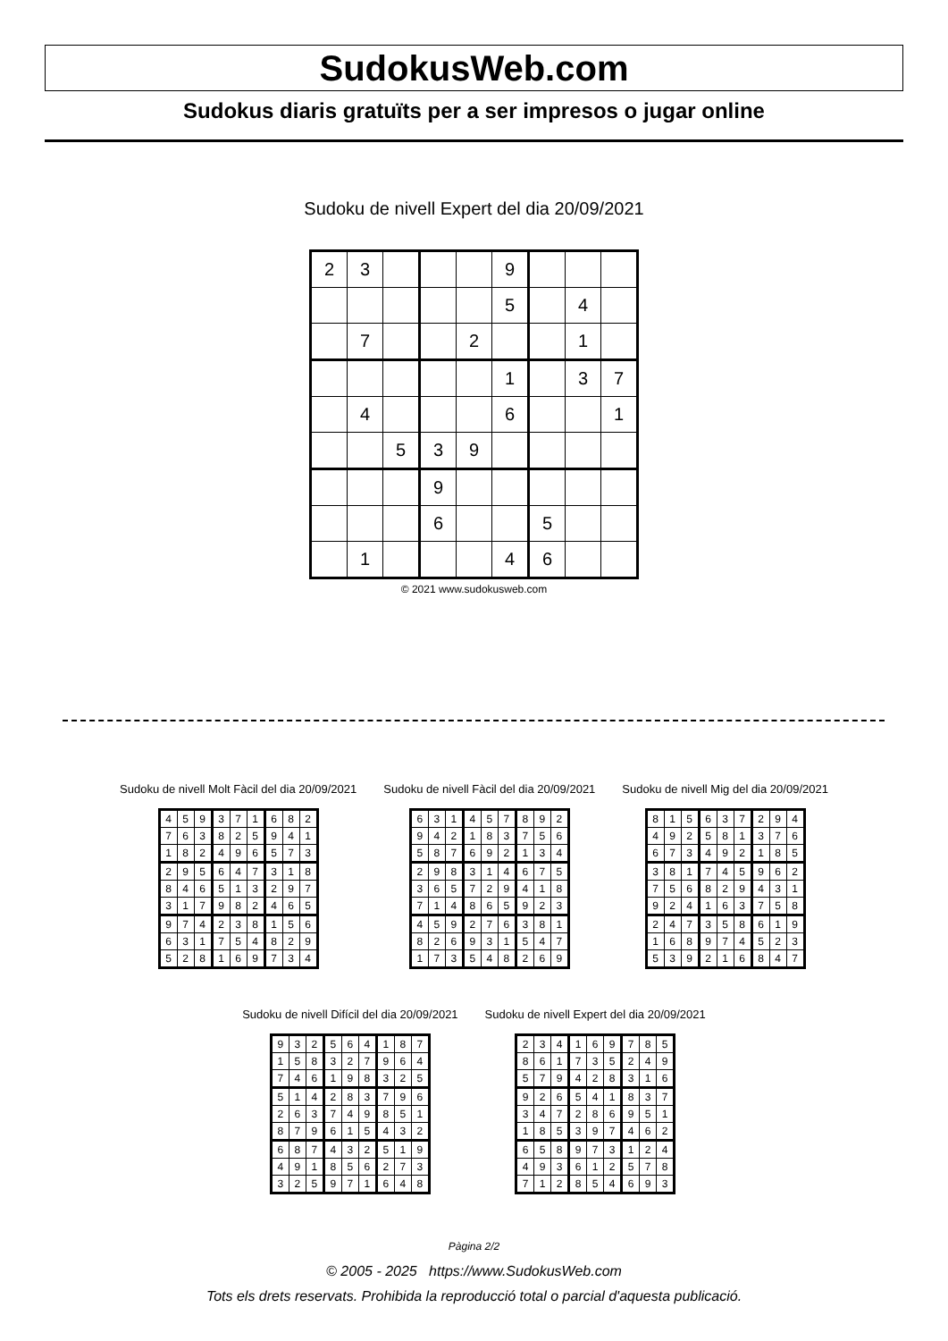SudokusWeb.com
Sudokus diaris gratuïts per a ser impresos o jugar online
Sudoku de nivell Expert del dia 20/09/2021
| 2 | 3 | | | | 9 | | | |
| | | | | | 5 | | 4 | |
| | 7 | | | 2 | | | 1 | |
| | | | | | 1 | | 3 | 7 |
| | 4 | | | | 6 | | | 1 |
| | | 5 | 3 | 9 | | | | |
| | | | 9 | | | | | |
| | | | 6 | | | 5 | | |
| | 1 | | | | 4 | 6 | | |
© 2021 www.sudokusweb.com
Sudoku de nivell Molt Fàcil del dia 20/09/2021
| 4 | 5 | 9 | 3 | 7 | 1 | 6 | 8 | 2 |
| 7 | 6 | 3 | 8 | 2 | 5 | 9 | 4 | 1 |
| 1 | 8 | 2 | 4 | 9 | 6 | 5 | 7 | 3 |
| 2 | 9 | 5 | 6 | 4 | 7 | 3 | 1 | 8 |
| 8 | 4 | 6 | 5 | 1 | 3 | 2 | 9 | 7 |
| 3 | 1 | 7 | 9 | 8 | 2 | 4 | 6 | 5 |
| 9 | 7 | 4 | 2 | 3 | 8 | 1 | 5 | 6 |
| 6 | 3 | 1 | 7 | 5 | 4 | 8 | 2 | 9 |
| 5 | 2 | 8 | 1 | 6 | 9 | 7 | 3 | 4 |
Sudoku de nivell Fàcil del dia 20/09/2021
| 6 | 3 | 1 | 4 | 5 | 7 | 8 | 9 | 2 |
| 9 | 4 | 2 | 1 | 8 | 3 | 7 | 5 | 6 |
| 5 | 8 | 7 | 6 | 9 | 2 | 1 | 3 | 4 |
| 2 | 9 | 8 | 3 | 1 | 4 | 6 | 7 | 5 |
| 3 | 6 | 5 | 7 | 2 | 9 | 4 | 1 | 8 |
| 7 | 1 | 4 | 8 | 6 | 5 | 9 | 2 | 3 |
| 4 | 5 | 9 | 2 | 7 | 6 | 3 | 8 | 1 |
| 8 | 2 | 6 | 9 | 3 | 1 | 5 | 4 | 7 |
| 1 | 7 | 3 | 5 | 4 | 8 | 2 | 6 | 9 |
Sudoku de nivell Mig del dia 20/09/2021
| 8 | 1 | 5 | 6 | 3 | 7 | 2 | 9 | 4 |
| 4 | 9 | 2 | 5 | 8 | 1 | 3 | 7 | 6 |
| 6 | 7 | 3 | 4 | 9 | 2 | 1 | 8 | 5 |
| 3 | 8 | 1 | 7 | 4 | 5 | 9 | 6 | 2 |
| 7 | 5 | 6 | 8 | 2 | 9 | 4 | 3 | 1 |
| 9 | 2 | 4 | 1 | 6 | 3 | 7 | 5 | 8 |
| 2 | 4 | 7 | 3 | 5 | 8 | 6 | 1 | 9 |
| 1 | 6 | 8 | 9 | 7 | 4 | 5 | 2 | 3 |
| 5 | 3 | 9 | 2 | 1 | 6 | 8 | 4 | 7 |
Sudoku de nivell Difícil del dia 20/09/2021
| 9 | 3 | 2 | 5 | 6 | 4 | 1 | 8 | 7 |
| 1 | 5 | 8 | 3 | 2 | 7 | 9 | 6 | 4 |
| 7 | 4 | 6 | 1 | 9 | 8 | 3 | 2 | 5 |
| 5 | 1 | 4 | 2 | 8 | 3 | 7 | 9 | 6 |
| 2 | 6 | 3 | 7 | 4 | 9 | 8 | 5 | 1 |
| 8 | 7 | 9 | 6 | 1 | 5 | 4 | 3 | 2 |
| 6 | 8 | 7 | 4 | 3 | 2 | 5 | 1 | 9 |
| 4 | 9 | 1 | 8 | 5 | 6 | 2 | 7 | 3 |
| 3 | 2 | 5 | 9 | 7 | 1 | 6 | 4 | 8 |
Sudoku de nivell Expert del dia 20/09/2021
| 2 | 3 | 4 | 1 | 6 | 9 | 7 | 8 | 5 |
| 8 | 6 | 1 | 7 | 3 | 5 | 2 | 4 | 9 |
| 5 | 7 | 9 | 4 | 2 | 8 | 3 | 1 | 6 |
| 9 | 2 | 6 | 5 | 4 | 1 | 8 | 3 | 7 |
| 3 | 4 | 7 | 2 | 8 | 6 | 9 | 5 | 1 |
| 1 | 8 | 5 | 3 | 9 | 7 | 4 | 6 | 2 |
| 6 | 5 | 8 | 9 | 7 | 3 | 1 | 2 | 4 |
| 4 | 9 | 3 | 6 | 1 | 2 | 5 | 7 | 8 |
| 7 | 1 | 2 | 8 | 5 | 4 | 6 | 9 | 3 |
Pàgina 2/2
© 2005 - 2025 https://www.SudokusWeb.com
Tots els drets reservats. Prohibida la reproducció total o parcial d'aquesta publicació.